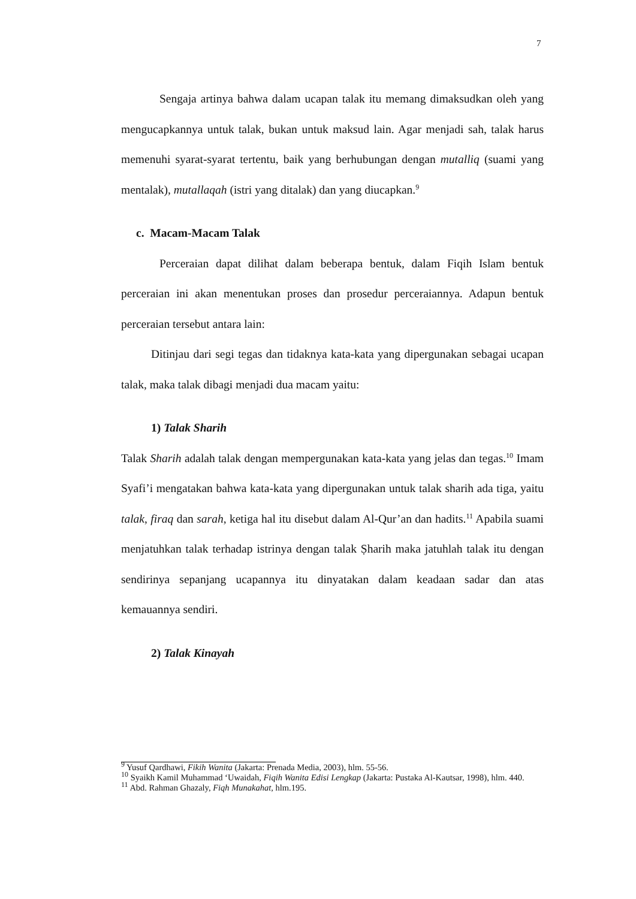7
Sengaja artinya bahwa dalam ucapan talak itu memang dimaksudkan oleh yang mengucapkannya untuk talak, bukan untuk maksud lain. Agar menjadi sah, talak harus memenuhi syarat-syarat tertentu, baik yang berhubungan dengan mutalliq (suami yang mentalak), mutallaqah (istri yang ditalak) dan yang diucapkan.<sup>9</sup>
c. Macam-Macam Talak
Perceraian dapat dilihat dalam beberapa bentuk, dalam Fiqih Islam bentuk perceraian ini akan menentukan proses dan prosedur perceraiannya. Adapun bentuk perceraian tersebut antara lain:
Ditinjau dari segi tegas dan tidaknya kata-kata yang dipergunakan sebagai ucapan talak, maka talak dibagi menjadi dua macam yaitu:
1) Talak Sharih
Talak Sharih adalah talak dengan mempergunakan kata-kata yang jelas dan tegas.<sup>10</sup> Imam Syafi’i mengatakan bahwa kata-kata yang dipergunakan untuk talak sharih ada tiga, yaitu talak, firaq dan sarah, ketiga hal itu disebut dalam Al-Qur’an dan hadits.<sup>11</sup> Apabila suami menjatuhkan talak terhadap istrinya dengan talak Ṣharih maka jatuhlah talak itu dengan sendirinya sepanjang ucapannya itu dinyatakan dalam keadaan sadar dan atas kemauannya sendiri.
2) Talak Kinayah
<sup>9</sup> Yusuf Qardhawi, Fikih Wanita (Jakarta: Prenada Media, 2003), hlm. 55-56.
<sup>10</sup> Syaikh Kamil Muhammad ‘Uwaidah, Fiqih Wanita Edisi Lengkap (Jakarta: Pustaka Al-Kautsar, 1998), hlm. 440.
<sup>11</sup> Abd. Rahman Ghazaly, Fiqh Munakahat, hlm.195.